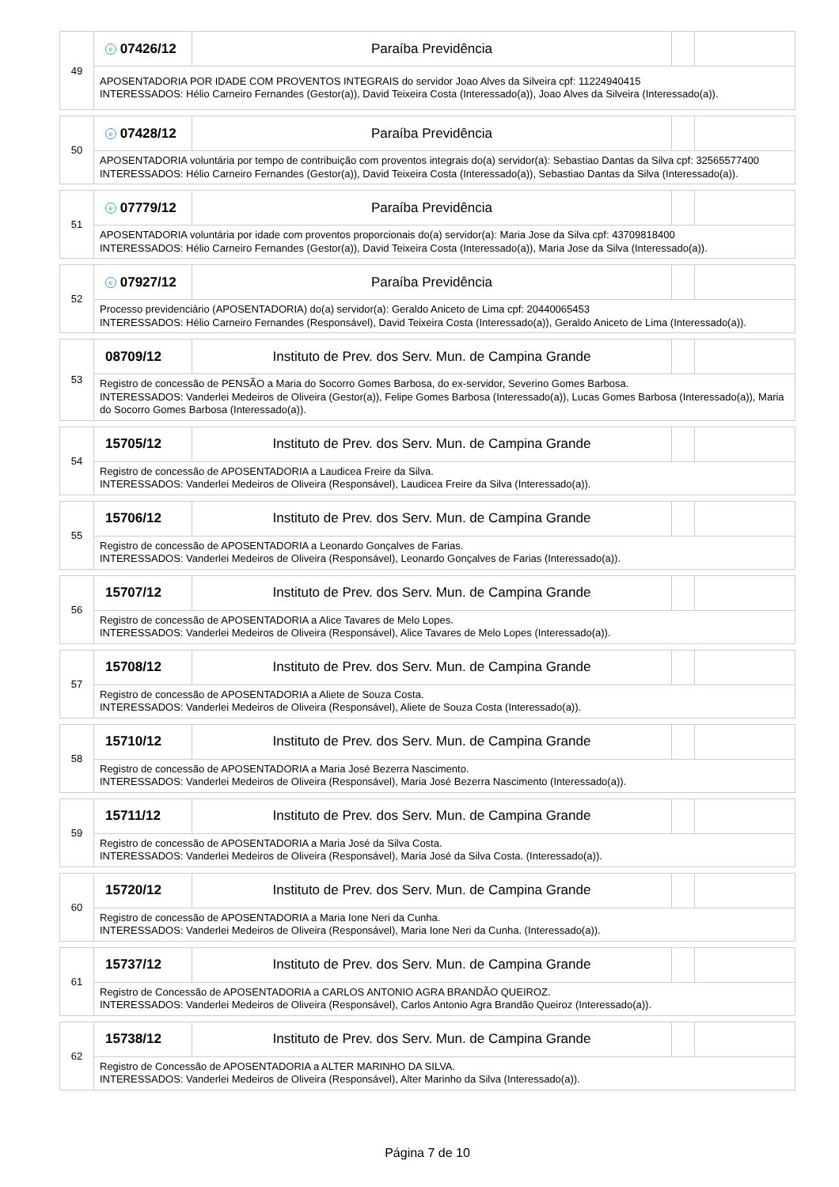| 49 | e 07426/12 | Paraíba Previdência | | |
| | APOSENTADORIA POR IDADE COM PROVENTOS INTEGRAIS do servidor Joao Alves da Silveira cpf: 11224940415 INTERESSADOS: Hélio Carneiro Fernandes (Gestor(a)), David Teixeira Costa (Interessado(a)), Joao Alves da Silveira (Interessado(a)). | | | |
| 50 | e 07428/12 | Paraíba Previdência | | |
| | APOSENTADORIA voluntária por tempo de contribuição com proventos integrais do(a) servidor(a): Sebastiao Dantas da Silva cpf: 32565577400 INTERESSADOS: Hélio Carneiro Fernandes (Gestor(a)), David Teixeira Costa (Interessado(a)), Sebastiao Dantas da Silva (Interessado(a)). | | | |
| 51 | e 07779/12 | Paraíba Previdência | | |
| | APOSENTADORIA voluntária por idade com proventos proporcionais do(a) servidor(a): Maria Jose da Silva cpf: 43709818400 INTERESSADOS: Hélio Carneiro Fernandes (Gestor(a)), David Teixeira Costa (Interessado(a)), Maria Jose da Silva (Interessado(a)). | | | |
| 52 | e 07927/12 | Paraíba Previdência | | |
| | Processo previdenciário (APOSENTADORIA) do(a) servidor(a): Geraldo Aniceto de Lima cpf: 20440065453 INTERESSADOS: Hélio Carneiro Fernandes (Responsável), David Teixeira Costa (Interessado(a)), Geraldo Aniceto de Lima (Interessado(a)). | | | |
| 53 | 08709/12 | Instituto de Prev. dos Serv. Mun. de Campina Grande | | |
| | Registro de concessão de PENSÃO a Maria do Socorro Gomes Barbosa, do ex-servidor, Severino Gomes Barbosa. INTERESSADOS: Vanderlei Medeiros de Oliveira (Gestor(a)), Felipe Gomes Barbosa (Interessado(a)), Lucas Gomes Barbosa (Interessado(a)), Maria do Socorro Gomes Barbosa (Interessado(a)). | | | |
| 54 | 15705/12 | Instituto de Prev. dos Serv. Mun. de Campina Grande | | |
| | Registro de concessão de APOSENTADORIA a Laudicea Freire da Silva. INTERESSADOS: Vanderlei Medeiros de Oliveira (Responsável), Laudicea Freire da Silva (Interessado(a)). | | | |
| 55 | 15706/12 | Instituto de Prev. dos Serv. Mun. de Campina Grande | | |
| | Registro de concessão de APOSENTADORIA a Leonardo Gonçalves de Farias. INTERESSADOS: Vanderlei Medeiros de Oliveira (Responsável), Leonardo Gonçalves de Farias (Interessado(a)). | | | |
| 56 | 15707/12 | Instituto de Prev. dos Serv. Mun. de Campina Grande | | |
| | Registro de concessão de APOSENTADORIA a Alice Tavares de Melo Lopes. INTERESSADOS: Vanderlei Medeiros de Oliveira (Responsável), Alice Tavares de Melo Lopes (Interessado(a)). | | | |
| 57 | 15708/12 | Instituto de Prev. dos Serv. Mun. de Campina Grande | | |
| | Registro de concessão de APOSENTADORIA a Aliete de Souza Costa. INTERESSADOS: Vanderlei Medeiros de Oliveira (Responsável), Aliete de Souza Costa (Interessado(a)). | | | |
| 58 | 15710/12 | Instituto de Prev. dos Serv. Mun. de Campina Grande | | |
| | Registro de concessão de APOSENTADORIA a Maria José Bezerra Nascimento. INTERESSADOS: Vanderlei Medeiros de Oliveira (Responsável), Maria José Bezerra Nascimento (Interessado(a)). | | | |
| 59 | 15711/12 | Instituto de Prev. dos Serv. Mun. de Campina Grande | | |
| | Registro de concessão de APOSENTADORIA a Maria José da Silva Costa. INTERESSADOS: Vanderlei Medeiros de Oliveira (Responsável), Maria José da Silva Costa. (Interessado(a)). | | | |
| 60 | 15720/12 | Instituto de Prev. dos Serv. Mun. de Campina Grande | | |
| | Registro de concessão de APOSENTADORIA a Maria Ione Neri da Cunha. INTERESSADOS: Vanderlei Medeiros de Oliveira (Responsável), Maria Ione Neri da Cunha. (Interessado(a)). | | | |
| 61 | 15737/12 | Instituto de Prev. dos Serv. Mun. de Campina Grande | | |
| | Registro de Concessão de APOSENTADORIA a CARLOS ANTONIO AGRA BRANDÃO QUEIROZ. INTERESSADOS: Vanderlei Medeiros de Oliveira (Responsável), Carlos Antonio Agra Brandão Queiroz (Interessado(a)). | | | |
| 62 | 15738/12 | Instituto de Prev. dos Serv. Mun. de Campina Grande | | |
| | Registro de Concessão de APOSENTADORIA a ALTER MARINHO DA SILVA. INTERESSADOS: Vanderlei Medeiros de Oliveira (Responsável), Alter Marinho da Silva (Interessado(a)). | | | |
Página 7 de 10